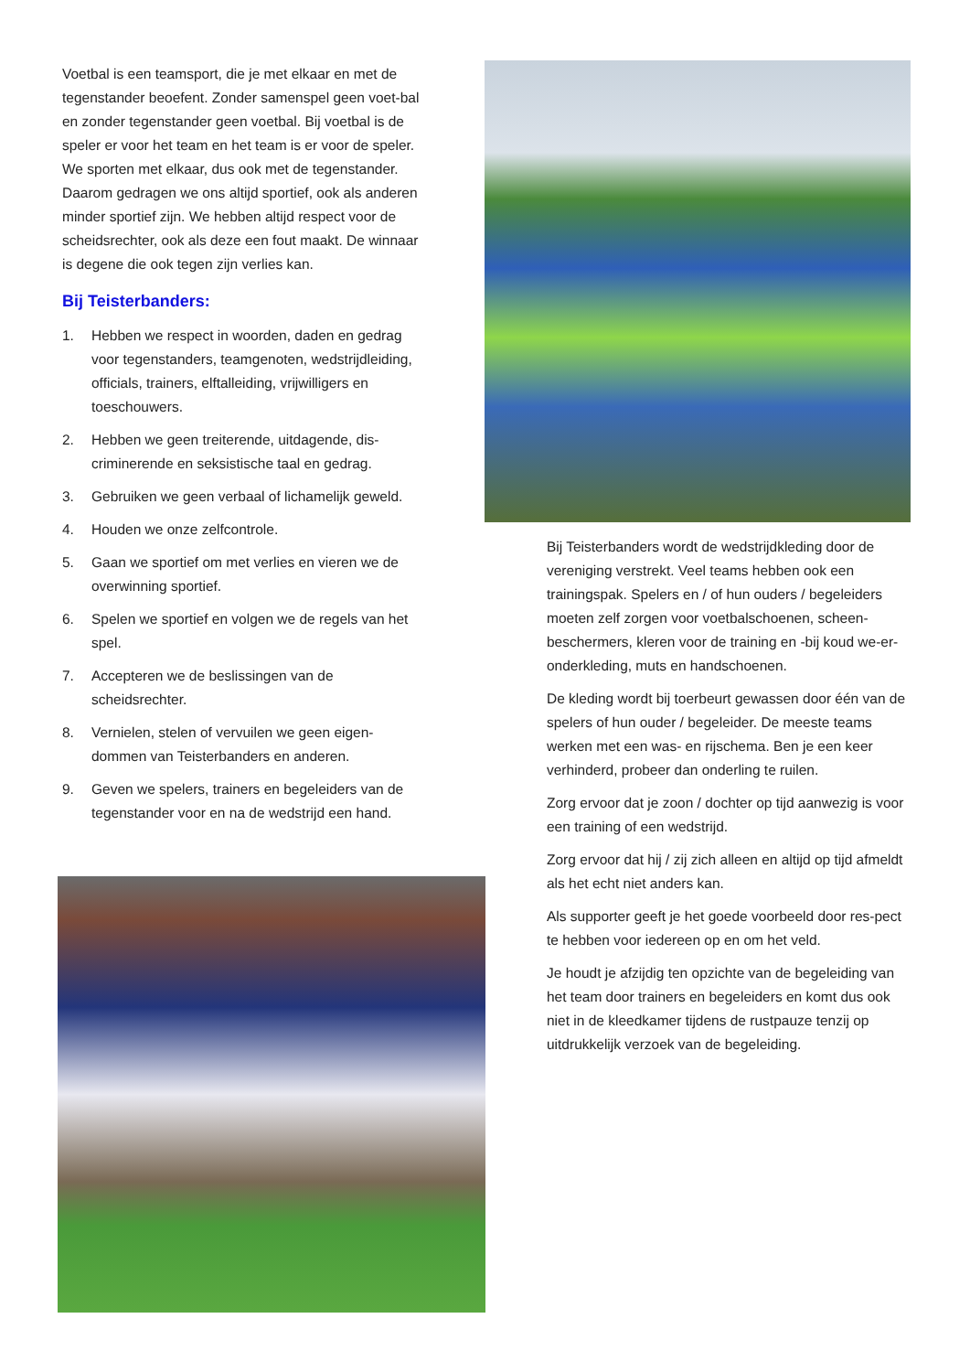Voetbal is een teamsport, die je met elkaar en met de tegenstander beoefent. Zonder samenspel geen voet-bal en zonder tegenstander geen voetbal. Bij voetbal is de speler er voor het team en het team is er voor de speler. We sporten met elkaar, dus ook met de tegenstander. Daarom gedragen we ons altijd sportief, ook als anderen minder sportief zijn. We hebben altijd respect voor de scheidsrechter, ook als deze een fout maakt. De winnaar is degene die ook tegen zijn verlies kan.
Bij Teisterbanders:
1. Hebben we respect in woorden, daden en gedrag voor tegenstanders, teamgenoten, wedstrijdleiding, officials, trainers, elftalleiding, vrijwilligers en toeschouwers.
2. Hebben we geen treiterende, uitdagende, dis-criminerende en seksistische taal en gedrag.
3. Gebruiken we geen verbaal of lichamelijk geweld.
4. Houden we onze zelfcontrole.
5. Gaan we sportief om met verlies en vieren we de overwinning sportief.
6. Spelen we sportief en volgen we de regels van het spel.
7. Accepteren we de beslissingen van de scheidsrechter.
8. Vernielen, stelen of vervuilen we geen eigen-dommen van Teisterbanders en anderen.
9. Geven we spelers, trainers en begeleiders van de tegenstander voor en na de wedstrijd een hand.
Bij Teisterbanders wordt de wedstrijdkleding door de vereniging verstrekt. Veel teams hebben ook een trainingspak. Spelers en / of hun ouders / begeleiders moeten zelf zorgen voor voetbalschoenen, scheen-beschermers, kleren voor de training en -bij koud we-er- onderkleding, muts en handschoenen.
De kleding wordt bij toerbeurt gewassen door één van de spelers of hun ouder / begeleider. De meeste teams werken met een was- en rijschema. Ben je een keer verhinderd, probeer dan onderling te ruilen.
Zorg ervoor dat je zoon / dochter op tijd aanwezig is voor een training of een wedstrijd.
Zorg ervoor dat hij / zij zich alleen en altijd op tijd afmeldt als het echt niet anders kan.
Als supporter geeft je het goede voorbeeld door res-pect te hebben voor iedereen op en om het veld.
Je houdt je afzijdig ten opzichte van de begeleiding van het team door trainers en begeleiders en komt dus ook niet in de kleedkamer tijdens de rustpauze tenzij op uitdrukkelijk verzoek van de begeleiding.